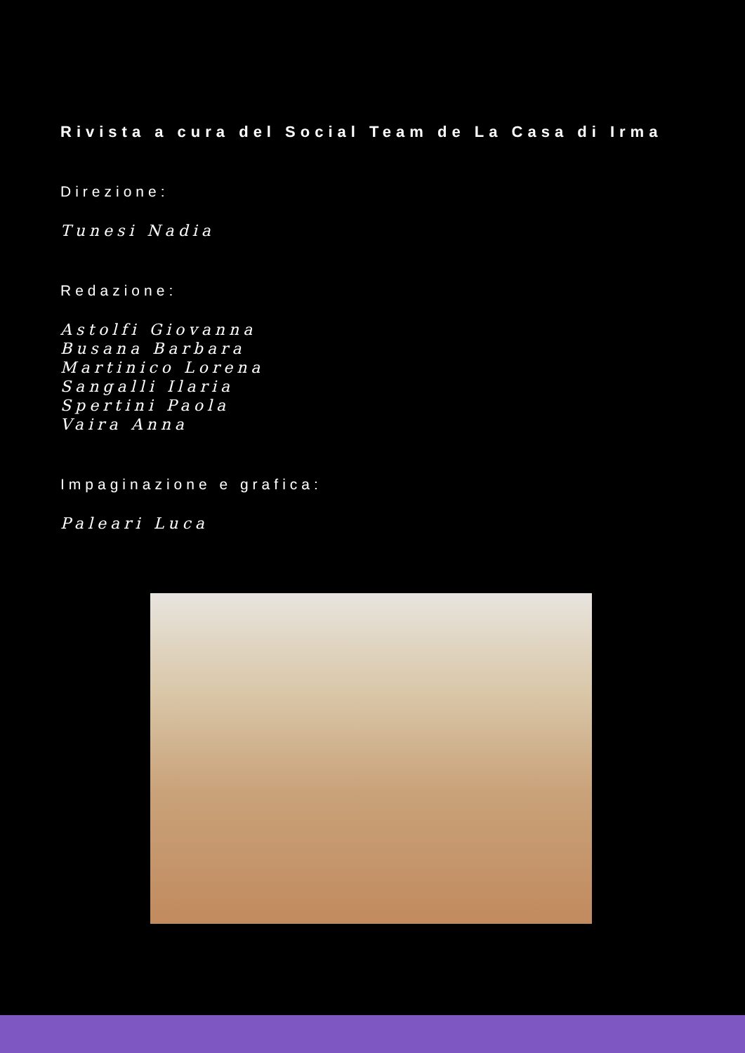Rivista a cura del Social Team de La Casa di Irma
Direzione:
Tunesi Nadia
Redazione:
Astolfi Giovanna
Busana Barbara
Martinico Lorena
Sangalli Ilaria
Spertini Paola
Vaira Anna
Impaginazione e grafica:
Paleari Luca